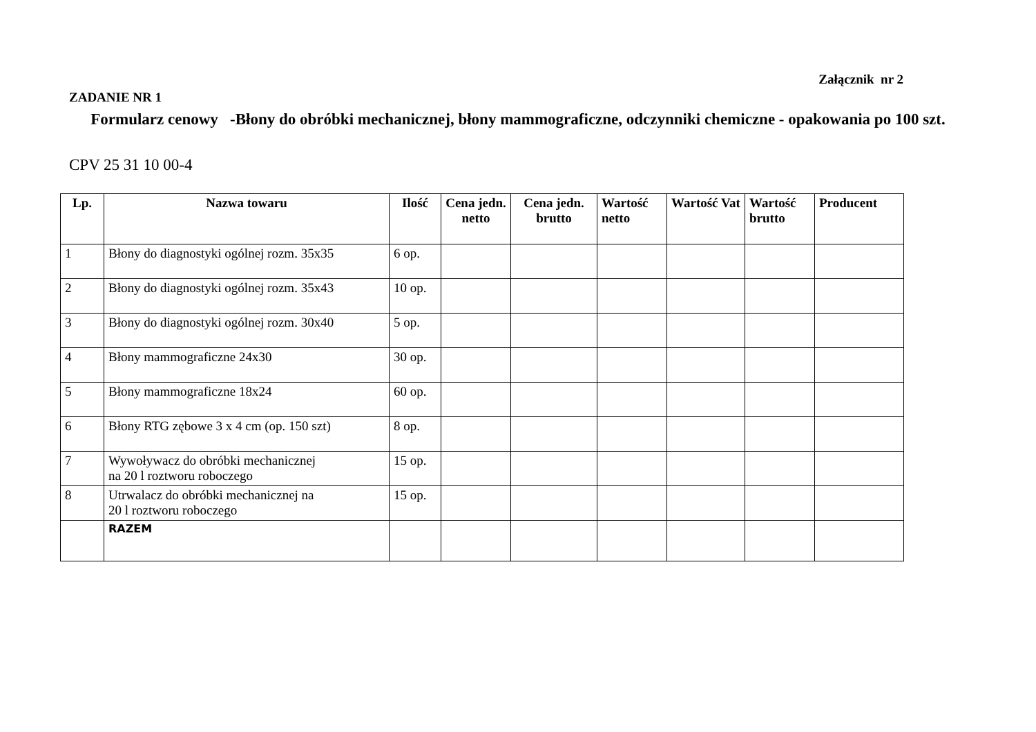Załącznik nr 2
ZADANIE NR 1
Formularz cenowy -Błony do obróbki mechanicznej, błony mammograficzne, odczynniki chemiczne - opakowania po 100 szt.
CPV 25 31 10 00-4
| Lp. | Nazwa towaru | Ilość | Cena jedn. netto | Cena jedn. brutto | Wartość netto | Wartość Vat | Wartość brutto | Producent |
| --- | --- | --- | --- | --- | --- | --- | --- | --- |
| 1 | Błony do diagnostyki ogólnej rozm. 35x35 | 6 op. | | | | | | |
| 2 | Błony do diagnostyki ogólnej rozm. 35x43 | 10 op. | | | | | | |
| 3 | Błony do diagnostyki ogólnej rozm. 30x40 | 5 op. | | | | | | |
| 4 | Błony mammograficzne 24x30 | 30 op. | | | | | | |
| 5 | Błony mammograficzne 18x24 | 60 op. | | | | | | |
| 6 | Błony RTG zębowe 3 x 4 cm (op. 150 szt) | 8 op. | | | | | | |
| 7 | Wywoływacz do obróbki mechanicznej na 20 l roztworu roboczego | 15 op. | | | | | | |
| 8 | Utrwalacz do obróbki mechanicznej na 20 l roztworu roboczego | 15 op. | | | | | | |
| | RAZEM | | | | | | | |